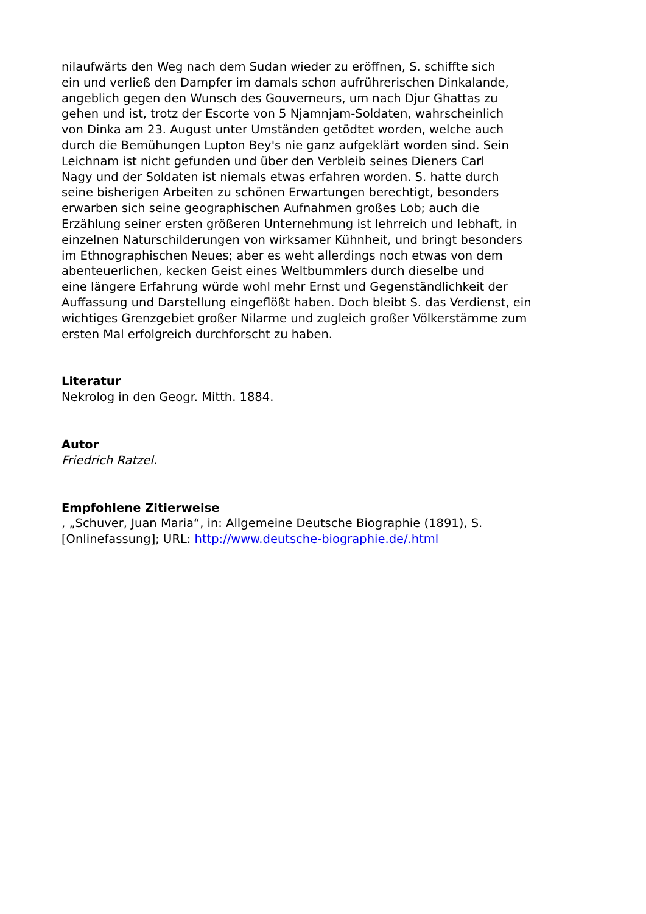nilaufwärts den Weg nach dem Sudan wieder zu eröffnen, S. schiffte sich
ein und verließ den Dampfer im damals schon aufrührerischen Dinkalande,
angeblich gegen den Wunsch des Gouverneurs, um nach Djur Ghattas zu
gehen und ist, trotz der Escorte von 5 Njamnjam-Soldaten, wahrscheinlich
von Dinka am 23. August unter Umständen getödtet worden, welche auch
durch die Bemühungen Lupton Bey's nie ganz aufgeklärt worden sind. Sein
Leichnam ist nicht gefunden und über den Verbleib seines Dieners Carl
Nagy und der Soldaten ist niemals etwas erfahren worden. S. hatte durch
seine bisherigen Arbeiten zu schönen Erwartungen berechtigt, besonders
erwarben sich seine geographischen Aufnahmen großes Lob; auch die
Erzählung seiner ersten größeren Unternehmung ist lehrreich und lebhaft, in
einzelnen Naturschilderungen von wirksamer Kühnheit, und bringt besonders
im Ethnographischen Neues; aber es weht allerdings noch etwas von dem
abenteuerlichen, kecken Geist eines Weltbummlers durch dieselbe und
eine längere Erfahrung würde wohl mehr Ernst und Gegenständlichkeit der
Auffassung und Darstellung eingeflößt haben. Doch bleibt S. das Verdienst, ein
wichtiges Grenzgebiet großer Nilarme und zugleich großer Völkerstämme zum
ersten Mal erfolgreich durchforscht zu haben.
Literatur
Nekrolog in den Geogr. Mitth. 1884.
Autor
Friedrich Ratzel.
Empfohlene Zitierweise
, „Schuver, Juan Maria“, in: Allgemeine Deutsche Biographie (1891), S.
[Onlinefassung]; URL: http://www.deutsche-biographie.de/.html